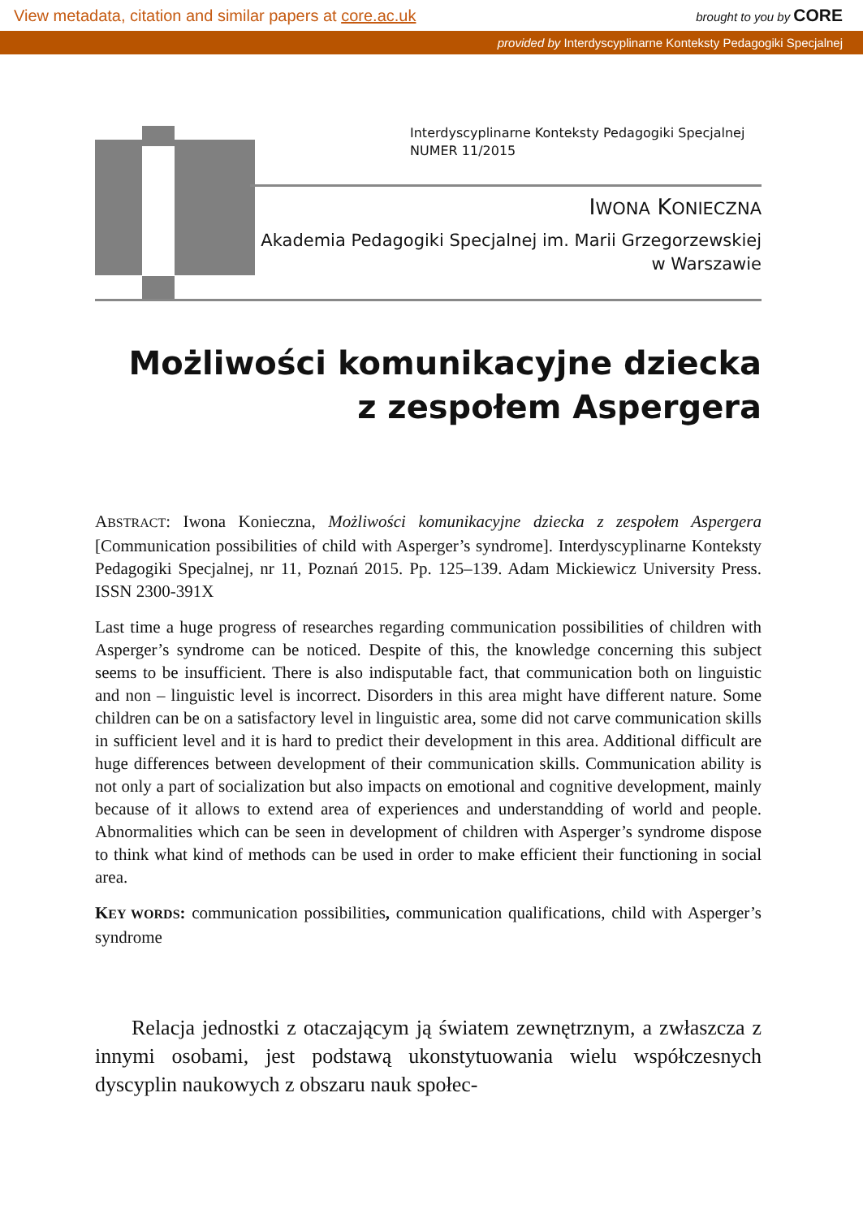View metadata, citation and similar papers at core.ac.uk brought to you by CORE
provided by Interdyscyplinarne Konteksty Pedagogiki Specjalnej
Interdyscyplinarne Konteksty Pedagogiki Specjalnej
NUMER 11/2015
IWONA KONIECZNA
Akademia Pedagogiki Specjalnej im. Marii Grzegorzewskiej
w Warszawie
Możliwości komunikacyjne dziecka
z zespołem Aspergera
ABSTRACT: Iwona Konieczna, Możliwości komunikacyjne dziecka z zespołem Aspergera [Communication possibilities of child with Asperger’s syndrome]. Interdyscyplinarne Konteksty Pedagogiki Specjalnej, nr 11, Poznań 2015. Pp. 125–139. Adam Mickiewicz University Press. ISSN 2300-391X
Last time a huge progress of researches regarding communication possibilities of children with Asperger’s syndrome can be noticed. Despite of this, the knowledge concerning this subject seems to be insufficient. There is also indisputable fact, that communication both on linguistic and non – linguistic level is incorrect. Disorders in this area might have different nature. Some children can be on a satisfactory level in linguistic area, some did not carve communication skills in sufficient level and it is hard to predict their development in this area. Additional difficult are huge differences between development of their communication skills. Communication ability is not only a part of socialization but also impacts on emotional and cognitive development, mainly because of it allows to extend area of experiences and understandding of world and people. Abnormalities which can be seen in development of children with Asperger’s syndrome dispose to think what kind of methods can be used in order to make efficient their functioning in social area.
KEY WORDS: communication possibilities, communication qualifications, child with Asperger’s syndrome
Relacja jednostki z otaczającym ją światem zewnętrznym, a zwłaszcza z innymi osobami, jest podstawą ukonstytuowania wielu współczesnych dyscyplin naukowych z obszaru nauk społec-